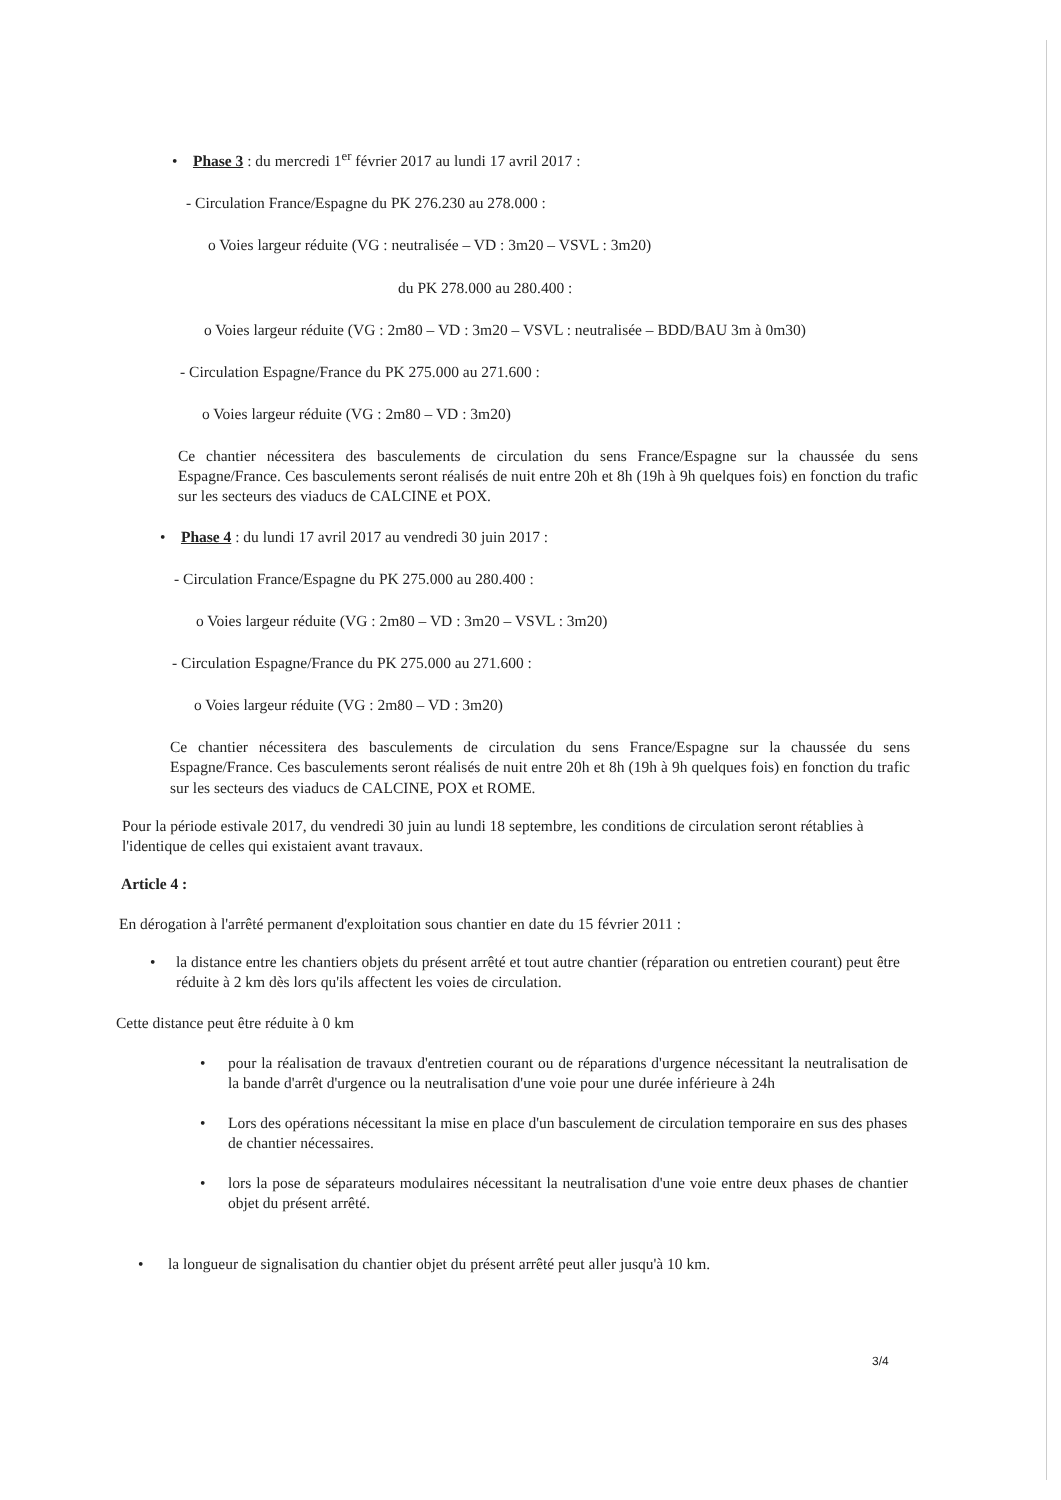• Phase 3 : du mercredi 1<sup>er</sup> février 2017 au lundi 17 avril 2017 :
- Circulation France/Espagne du PK 276.230 au 278.000 :
o Voies largeur réduite (VG : neutralisée – VD : 3m20 – VSVL : 3m20)
du PK 278.000 au 280.400 :
o Voies largeur réduite (VG : 2m80 – VD : 3m20 – VSVL : neutralisée – BDD/BAU 3m à 0m30)
- Circulation Espagne/France du PK 275.000 au 271.600 :
o Voies largeur réduite (VG : 2m80 – VD : 3m20)
Ce chantier nécessitera des basculements de circulation du sens France/Espagne sur la chaussée du sens Espagne/France. Ces basculements seront réalisés de nuit entre 20h et 8h (19h à 9h quelques fois) en fonction du trafic sur les secteurs des viaducs de CALCINE et POX.
• Phase 4 : du lundi 17 avril 2017 au vendredi 30 juin 2017 :
- Circulation France/Espagne du PK 275.000 au 280.400 :
o Voies largeur réduite (VG : 2m80 – VD : 3m20 – VSVL : 3m20)
- Circulation Espagne/France du PK 275.000 au 271.600 :
o Voies largeur réduite (VG : 2m80 – VD : 3m20)
Ce chantier nécessitera des basculements de circulation du sens France/Espagne sur la chaussée du sens Espagne/France. Ces basculements seront réalisés de nuit entre 20h et 8h (19h à 9h quelques fois) en fonction du trafic sur les secteurs des viaducs de CALCINE, POX et ROME.
Pour la période estivale 2017, du vendredi 30 juin au lundi 18 septembre, les conditions de circulation seront rétablies à l'identique de celles qui existaient avant travaux.
Article 4 :
En dérogation à l'arrêté permanent d'exploitation sous chantier en date du 15 février 2011 :
• la distance entre les chantiers objets du présent arrêté et tout autre chantier (réparation ou entretien courant) peut être réduite à 2 km dès lors qu'ils affectent les voies de circulation.
Cette distance peut être réduite à 0 km
• pour la réalisation de travaux d'entretien courant ou de réparations d'urgence nécessitant la neutralisation de la bande d'arrêt d'urgence ou la neutralisation d'une voie pour une durée inférieure à 24h
• Lors des opérations nécessitant la mise en place d'un basculement de circulation temporaire en sus des phases de chantier nécessaires.
• lors la pose de séparateurs modulaires nécessitant la neutralisation d'une voie entre deux phases de chantier objet du présent arrêté.
• la longueur de signalisation du chantier objet du présent arrêté peut aller jusqu'à 10 km.
3/4